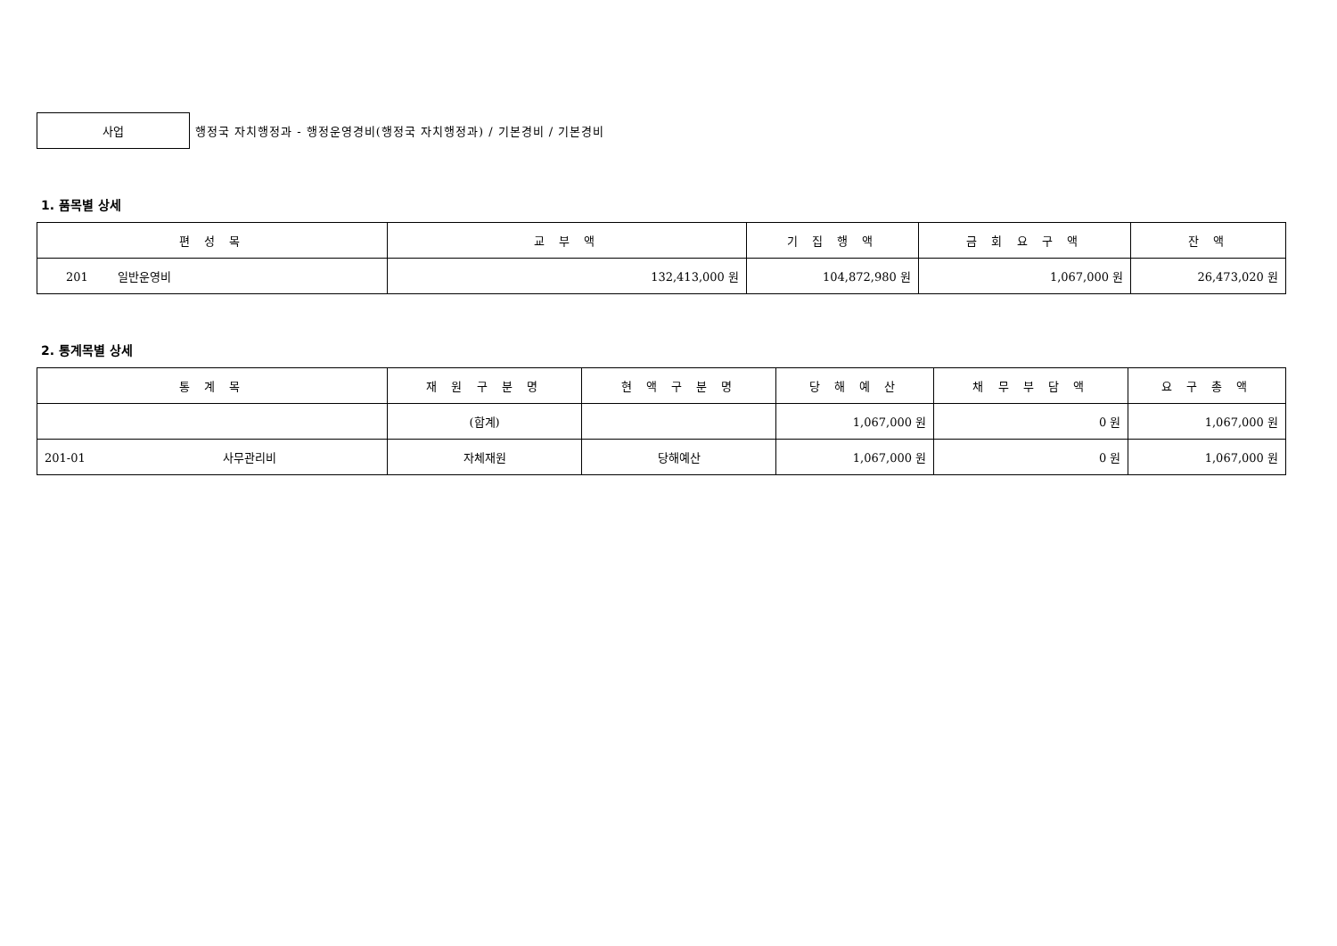사업
행정국 자치행정과 - 행정운영경비(행정국 자치행정과) / 기본경비 / 기본경비
1. 품목별 상세
| 편 성 목 | 교 부 액 | 기 집 행 액 | 금 회 요 구 액 | 잔 액 |
| --- | --- | --- | --- | --- |
| 201 일반운영비 | 132,413,000 원 | 104,872,980 원 | 1,067,000 원 | 26,473,020 원 |
2. 통계목별 상세
| 통 계 목 | 재 원 구 분 명 | 현 액 구 분 명 | 당 해 예 산 | 채 무 부 담 액 | 요 구 총 액 |
| --- | --- | --- | --- | --- | --- |
| | (합계) | | 1,067,000 원 | 0 원 | 1,067,000 원 |
| 201-01 사무관리비 | 자체재원 | 당해예산 | 1,067,000 원 | 0 원 | 1,067,000 원 |